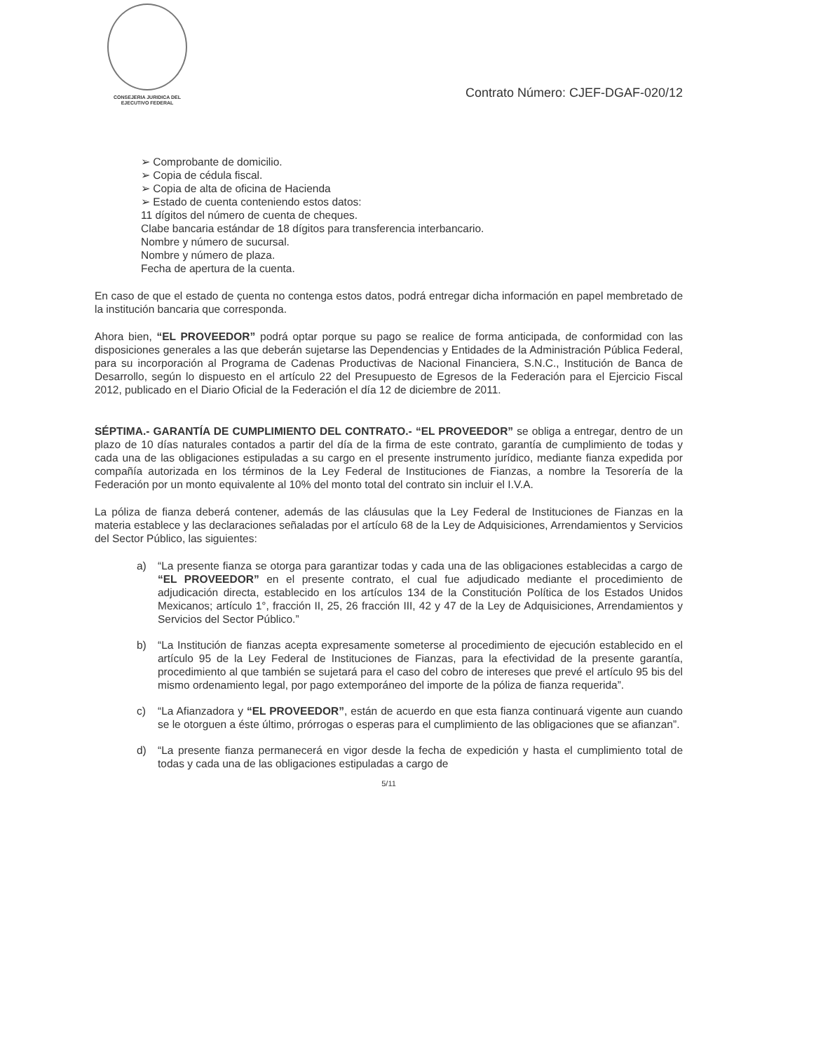CONSEJERIA JURIDICA DEL
EJECUTIVO FEDERAL
Contrato Número: CJEF-DGAF-020/12
➢ Comprobante de domicilio.
➢ Copia de cédula fiscal.
➢ Copia de alta de oficina de Hacienda
➢ Estado de cuenta conteniendo estos datos:
11 dígitos del número de cuenta de cheques.
Clabe bancaria estándar de 18 dígitos para transferencia interbancario.
Nombre y número de sucursal.
Nombre y número de plaza.
Fecha de apertura de la cuenta.
En caso de que el estado de çuenta no contenga estos datos, podrá entregar dicha información en papel membretado de la institución bancaria que corresponda.
Ahora bien, “EL PROVEEDOR” podrá optar porque su pago se realice de forma anticipada, de conformidad con las disposiciones generales a las que deberán sujetarse las Dependencias y Entidades de la Administración Pública Federal, para su incorporación al Programa de Cadenas Productivas de Nacional Financiera, S.N.C., Institución de Banca de Desarrollo, según lo dispuesto en el artículo 22 del Presupuesto de Egresos de la Federación para el Ejercicio Fiscal 2012, publicado en el Diario Oficial de la Federación el día 12 de diciembre de 2011.
SÉPTIMA.- GARANTÍA DE CUMPLIMIENTO DEL CONTRATO.- “EL PROVEEDOR” se obliga a entregar, dentro de un plazo de 10 días naturales contados a partir del día de la firma de este contrato, garantía de cumplimiento de todas y cada una de las obligaciones estipuladas a su cargo en el presente instrumento jurídico, mediante fianza expedida por compañía autorizada en los términos de la Ley Federal de Instituciones de Fianzas, a nombre la Tesorería de la Federación por un monto equivalente al 10% del monto total del contrato sin incluir el I.V.A.
La póliza de fianza deberá contener, además de las cláusulas que la Ley Federal de Instituciones de Fianzas en la materia establece y las declaraciones señaladas por el artículo 68 de la Ley de Adquisiciones, Arrendamientos y Servicios del Sector Público, las siguientes:
a) “La presente fianza se otorga para garantizar todas y cada una de las obligaciones establecidas a cargo de “EL PROVEEDOR” en el presente contrato, el cual fue adjudicado mediante el procedimiento de adjudicación directa, establecido en los artículos 134 de la Constitución Política de los Estados Unidos Mexicanos; artículo 1°, fracción II, 25, 26 fracción III, 42 y 47 de la Ley de Adquisiciones, Arrendamientos y Servicios del Sector Público.”
b) “La Institución de fianzas acepta expresamente someterse al procedimiento de ejecución establecido en el artículo 95 de la Ley Federal de Instituciones de Fianzas, para la efectividad de la presente garantía, procedimiento al que también se sujetará para el caso del cobro de intereses que prevé el artículo 95 bis del mismo ordenamiento legal, por pago extemporáneo del importe de la póliza de fianza requerida”.
c) “La Afianzadora y “EL PROVEEDOR”, están de acuerdo en que esta fianza continuará vigente aun cuando se le otorguen a éste último, prórrogas o esperas para el cumplimiento de las obligaciones que se afianzan”.
d) “La presente fianza permanecerá en vigor desde la fecha de expedición y hasta el cumplimiento total de todas y cada una de las obligaciones estipuladas a cargo de
5/11